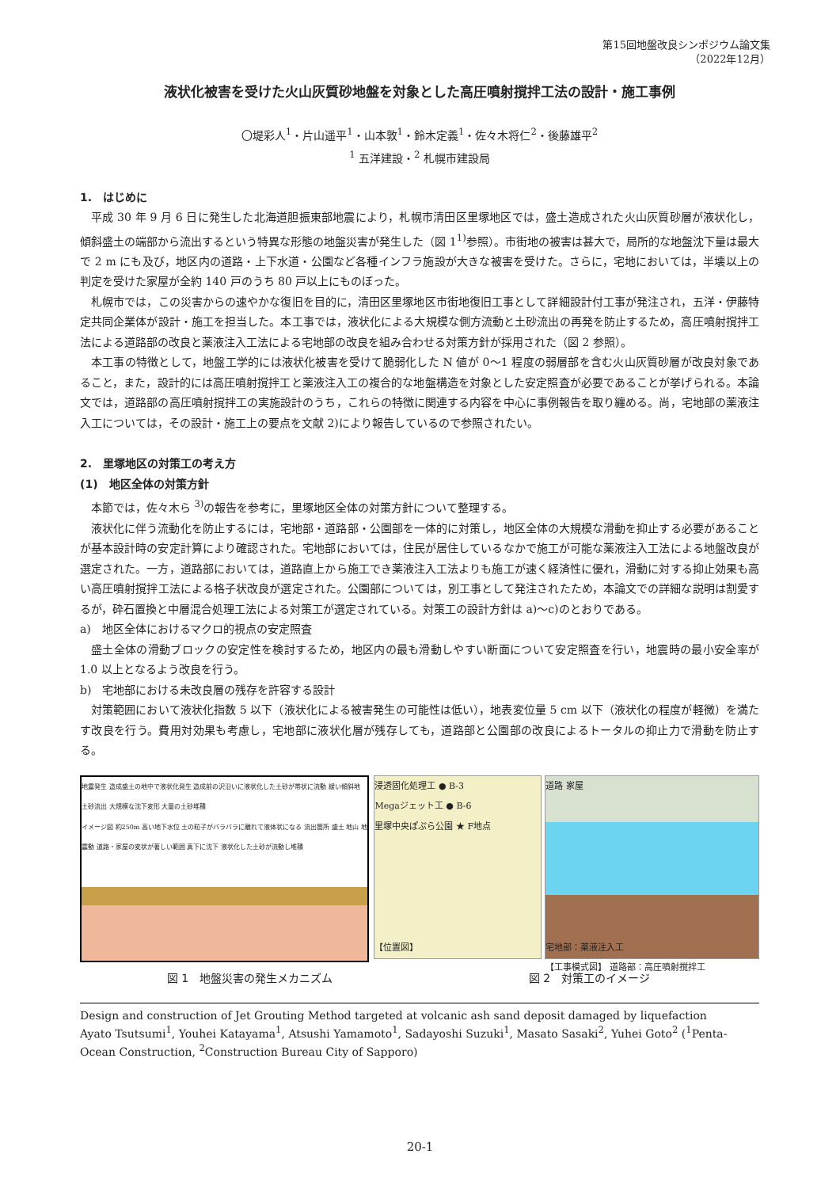第15回地盤改良シンポジウム論文集
（2022年12月）
液状化被害を受けた火山灰質砂地盤を対象とした高圧噴射撹拌工法の設計・施工事例
〇堤彩人<sup>1</sup>・片山遥平<sup>1</sup>・山本敦<sup>1</sup>・鈴木定義<sup>1</sup>・佐々木将仁<sup>2</sup>・後藤雄平<sup>2</sup>
<sup>1</sup> 五洋建設・<sup>2</sup> 札幌市建設局
1.　はじめに
平成 30 年 9 月 6 日に発生した北海道胆振東部地震により，札幌市清田区里塚地区では，盛土造成された火山灰質砂層が液状化し，傾斜盛土の端部から流出するという特異な形態の地盤災害が発生した（図 1<sup>1)</sup>参照）。市街地の被害は甚大で，局所的な地盤沈下量は最大で 2 m にも及び，地区内の道路・上下水道・公園など各種インフラ施設が大きな被害を受けた。さらに，宅地においては，半壊以上の判定を受けた家屋が全約 140 戸のうち 80 戸以上にものぼった。
札幌市では，この災害からの速やかな復旧を目的に，清田区里塚地区市街地復旧工事として詳細設計付工事が発注され，五洋・伊藤特定共同企業体が設計・施工を担当した。本工事では，液状化による大規模な側方流動と土砂流出の再発を防止するため，高圧噴射撹拌工法による道路部の改良と薬液注入工法による宅地部の改良を組み合わせる対策方針が採用された（図 2 参照）。
本工事の特徴として，地盤工学的には液状化被害を受けて脆弱化した N 値が 0〜1 程度の弱層部を含む火山灰質砂層が改良対象であること，また，設計的には高圧噴射撹拌工と薬液注入工の複合的な地盤構造を対象とした安定照査が必要であることが挙げられる。本論文では，道路部の高圧噴射撹拌工の実施設計のうち，これらの特徴に関連する内容を中心に事例報告を取り纏める。尚，宅地部の薬液注入工については，その設計・施工上の要点を文献 2)により報告しているので参照されたい。
2.　里塚地区の対策工の考え方
(1)　地区全体の対策方針
本節では，佐々木ら <sup>3)</sup>の報告を参考に，里塚地区全体の対策方針について整理する。
液状化に伴う流動化を防止するには，宅地部・道路部・公園部を一体的に対策し，地区全体の大規模な滑動を抑止する必要があることが基本設計時の安定計算により確認された。宅地部においては，住民が居住しているなかで施工が可能な薬液注入工法による地盤改良が選定された。一方，道路部においては，道路直上から施工でき薬液注入工法よりも施工が速く経済性に優れ，滑動に対する抑止効果も高い高圧噴射撹拌工法による格子状改良が選定された。公園部については，別工事として発注されたため，本論文での詳細な説明は割愛するが，砕石置換と中層混合処理工法による対策工が選定されている。対策工の設計方針は a)〜c)のとおりである。
a)　地区全体におけるマクロ的視点の安定照査
盛土全体の滑動ブロックの安定性を検討するため，地区内の最も滑動しやすい断面について安定照査を行い，地震時の最小安全率が 1.0 以上となるよう改良を行う。
b)　宅地部における未改良層の残存を許容する設計
対策範囲において液状化指数 5 以下（液状化による被害発生の可能性は低い），地表変位量 5 cm 以下（液状化の程度が軽微）を満たす改良を行う。費用対効果も考慮し，宅地部に液状化層が残存しても，道路部と公園部の改良によるトータルの抑止力で滑動を防止する。
地震発生 造成盛土の地中で液状化発生 造成前の沢沿いに液状化した土砂が帯状に流動 緩い傾斜地 土砂流出 大規模な沈下変形 大量の土砂堆積
イメージ図 約250m 高い地下水位 土の粒子がバラバラに離れて液体状になる 流出箇所 盛土 地山 地震動 道路・家屋の変状が著しい範囲 真下に沈下 液状化した土砂が流動し堆積
浸透固化処理工 ● B-3
Megaジェット工 ● B-6
里塚中央ぽぷら公園 ★ F地点
【位置図】
道路 家屋
宅地部：薬液注入工
【工事模式図】 道路部：高圧噴射撹拌工
図 1　地盤災害の発生メカニズム 図 2　対策工のイメージ
Design and construction of Jet Grouting Method targeted at volcanic ash sand deposit damaged by liquefaction
Ayato Tsutsumi<sup>1</sup>, Youhei Katayama<sup>1</sup>, Atsushi Yamamoto<sup>1</sup>, Sadayoshi Suzuki<sup>1</sup>, Masato Sasaki<sup>2</sup>, Yuhei Goto<sup>2</sup> (<sup>1</sup>Penta-Ocean Construction, <sup>2</sup>Construction Bureau City of Sapporo)
20-1